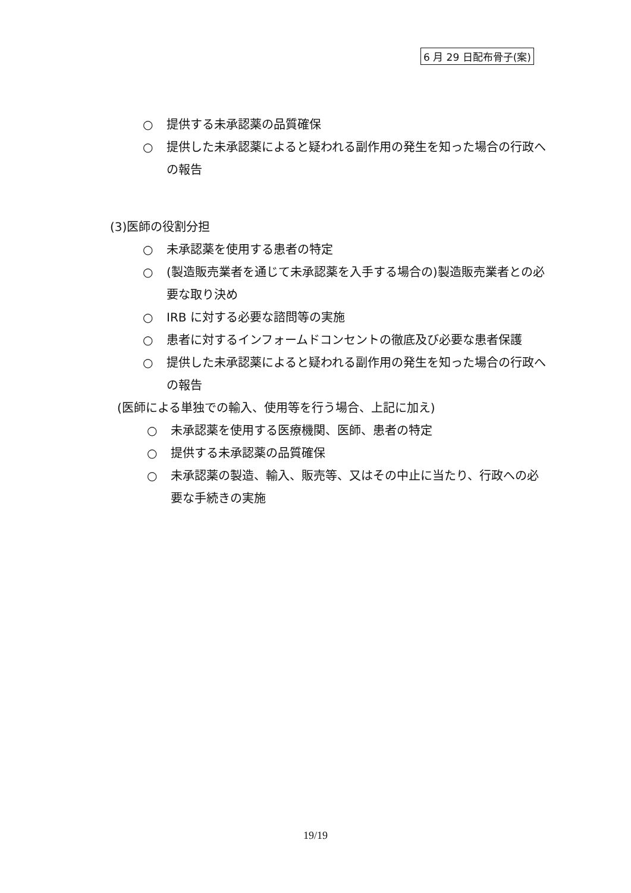6 月 29 日配布骨子(案)
○ 提供する未承認薬の品質確保
○ 提供した未承認薬によると疑われる副作用の発生を知った場合の行政への報告
(3)医師の役割分担
○ 未承認薬を使用する患者の特定
○ (製造販売業者を通じて未承認薬を入手する場合の)製造販売業者との必要な取り決め
○ IRB に対する必要な諮問等の実施
○ 患者に対するインフォームドコンセントの徹底及び必要な患者保護
○ 提供した未承認薬によると疑われる副作用の発生を知った場合の行政への報告
(医師による単独での輸入、使用等を行う場合、上記に加え)
○ 未承認薬を使用する医療機関、医師、患者の特定
○ 提供する未承認薬の品質確保
○ 未承認薬の製造、輸入、販売等、又はその中止に当たり、行政への必要な手続きの実施
19/19